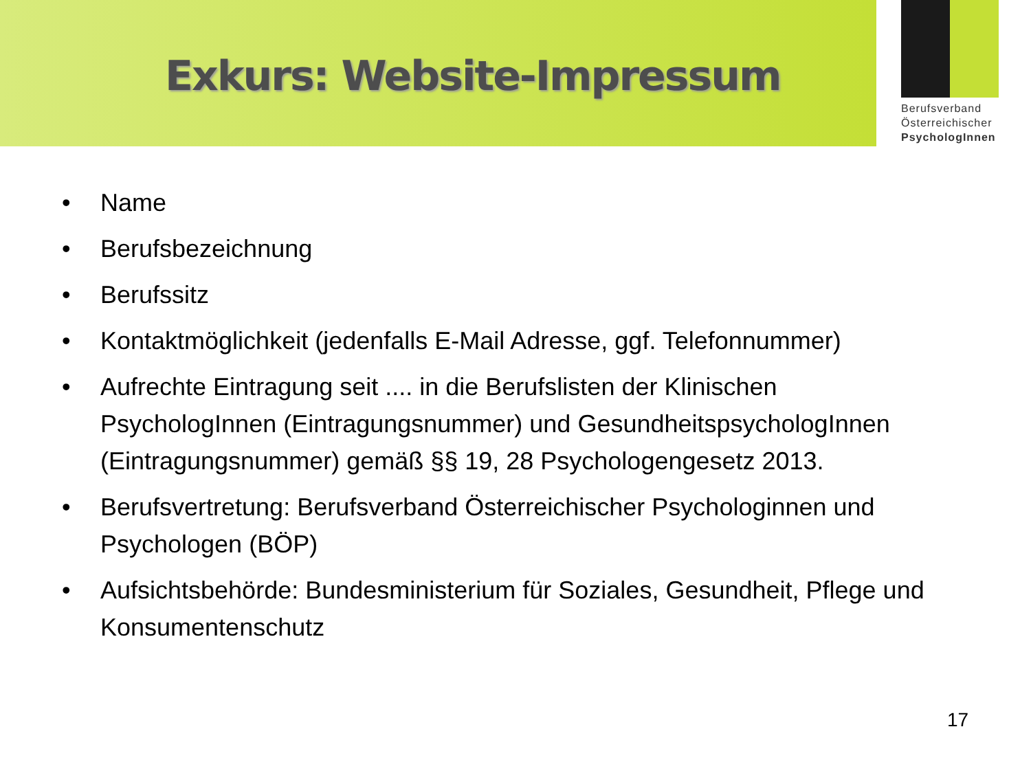Exkurs: Website-Impressum
Berufsverband
Österreichischer
PsychologInnen
• Name
• Berufsbezeichnung
• Berufssitz
• Kontaktmöglichkeit (jedenfalls E-Mail Adresse, ggf. Telefonnummer)
• Aufrechte Eintragung seit .... in die Berufslisten der Klinischen PsychologInnen (Eintragungsnummer) und GesundheitspsychologInnen (Eintragungsnummer) gemäß §§ 19, 28 Psychologengesetz 2013.
• Berufsvertretung: Berufsverband Österreichischer Psychologinnen und Psychologen (BÖP)
• Aufsichtsbehörde: Bundesministerium für Soziales, Gesundheit, Pflege und Konsumentenschutz
17